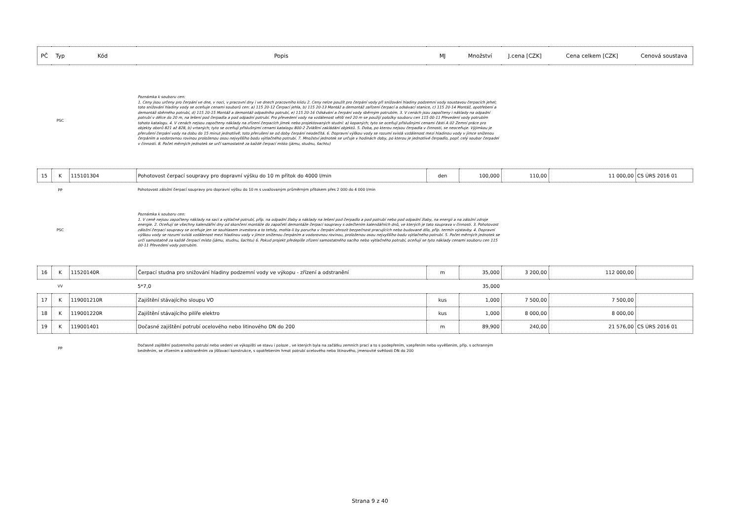| PČ | Typ | Kód | Popis | MJ | Množství | J.cena [CZK] | Cena celkem [CZK] | Cenová soustava |
| --- | --- | --- | --- | --- | --- | --- | --- | --- |
| | PSC | | Poznámka k souboru cen: 1. Ceny jsou určeny pro čerpání ve dne, v noci, v pracovní dny i ve dnech pracovního klidu 2. Ceny nelze použít pro čerpání vody při snižování hladiny podzemní vody soustavou čerpacích jehel; toto snižování hladiny vody se oceňuje cenami souborů cen: a) 115 20-12 Čerpací jehla, b) 115 20-13 Montáž a demontáž zařízení čerpací a odsávací stanice, c) 115 20-14 Montáž, opotřebení a demontáž sběrného potrubí, d) 115 20-15 Montáž a demontáž odpadního potrubí, e) 115 20-16 Odsávání a čerpání vody sběrným potrubím. 3. V cenách jsou započteny i náklady na odpadní potrubí v délce do 20 m, na lešení pod čerpadla a pod odpadní potrubí. Pro převedení vody na vzdálenost větší než 20 m se použijí položky souboru cen 115 00-11 Převedení vody potrubím tohoto katalogu. 4. V cenách nejsou započteny náklady na zřízení čerpacích jímek nebo projektovaných studní: a) kopaných; tyto se oceňují příslušnými cenami části A 02 Zemní práce pro objekty oborů 821 až 828, b) vrtaných; tyto se oceňují příslušnými cenami katalogu 800-2 Zvláštní zakládání objektů. 5. Doba, po kterou nejsou čerpadla v činnosti, se neoceňuje. Výjimkou je přerušení čerpání vody na dobu do 15 minut jednotlivě; toto přerušení se od doby čerpání neodečítá. 6. Dopravní výškou vody se rozumí svislá vzdálenost mezi hladinou vody v jímce sníženou čerpáním a vodorovnou rovinou proloženou osou nejvyššího bodu výtlačného potrubí. 7. Množství jednotek se určuje v hodinách doby, po kterou je jednotlivé čerpadlo, popř. celý soubor čerpadel v činnosti. 8. Počet měrných jednotek se určí samostatně za každé čerpací místo (jámu, studnu, šachtu) | | | | | |
| 15 | K | 115101304 | Pohotovost čerpací soupravy pro dopravní výšku do 10 m přítok do 4000 l/min | den | 100,000 | 110,00 | 11 000,00 | CS ÚRS 2016 01 |
| | PP | | Pohotovost záložní čerpací soupravy pro dopravní výšku do 10 m s uvažovaným průměrným přítokem přes 2 000 do 4 000 l/min | | | | | |
| | PSC | | Poznámka k souboru cen: 1. V ceně nejsou započteny náklady na sací a výtlačné potrubí, příp. na odpadní žlaby a náklady na lešení pod čerpadlo a pod potrubí nebo pod odpadní žlaby, na energii a na záložní zdroje energie. 2. Oceňují se všechny kalendářní dny od skončení montáže do započetí demontáže čerpací soupravy s odečtením kalendářních dnů, ve kterých je tato souprava v činnosti. 3. Pohotovost záložní čerpací soupravy se oceňuje jen se souhlasem investora a to tehdy, mohla-li by porucha v čerpání ohrozit bezpečnost pracujících nebo budované dílo, příp. termín výstavby. 4. Dopravní výškou vody se rozumí svislá vzdálenost mezi hladinou vody v jímce sníženou čerpáním a vodorovnou rovinou, proloženou osou nejvyššího bodu výtlačného potrubí. 5. Počet měrných jednotek se určí samostatně za každé čerpací místo (jámu, studnu, šachtu) 6. Pokud projekt předepíše zřízení samostatného sacího nebo výtlačného potrubí, oceňují se tyto náklady cenami souboru cen 115 00-11 Převedení vody potrubím. | | | | | |
| 16 | K | 11520140R | Čerpací studna pro snižování hladiny podzemní vody ve výkopu - zřízení a odstranění | m | 35,000 | 3 200,00 | 112 000,00 | |
| | VV | | 5*7,0 | | 35,000 | | | |
| 17 | K | 119001210R | Zajištění stávajícího sloupu VO | kus | 1,000 | 7 500,00 | 7 500,00 | |
| 18 | K | 119001220R | Zajištění stávajícího pilíře elektro | kus | 1,000 | 8 000,00 | 8 000,00 | |
| 19 | K | 119001401 | Dočasné zajištění potrubí ocelového nebo litinového DN do 200 | m | 89,900 | 240,00 | 21 576,00 | CS ÚRS 2016 01 |
| | PP | | Dočasné zajištění podzemního potrubí nebo vedení ve výkopišti ve stavu i poloze , ve kterých byla na začátku zemních prací a to s podepřením, vzepřením nebo vyvěšením, příp. s ochranným bedněním, se zřízením a odstraněním za jišťovací konstrukce, s opotřebením hmot potrubí ocelového nebo litinového, jmenovité světlosti DN do 200 | | | | | |
Strana 9 z 40